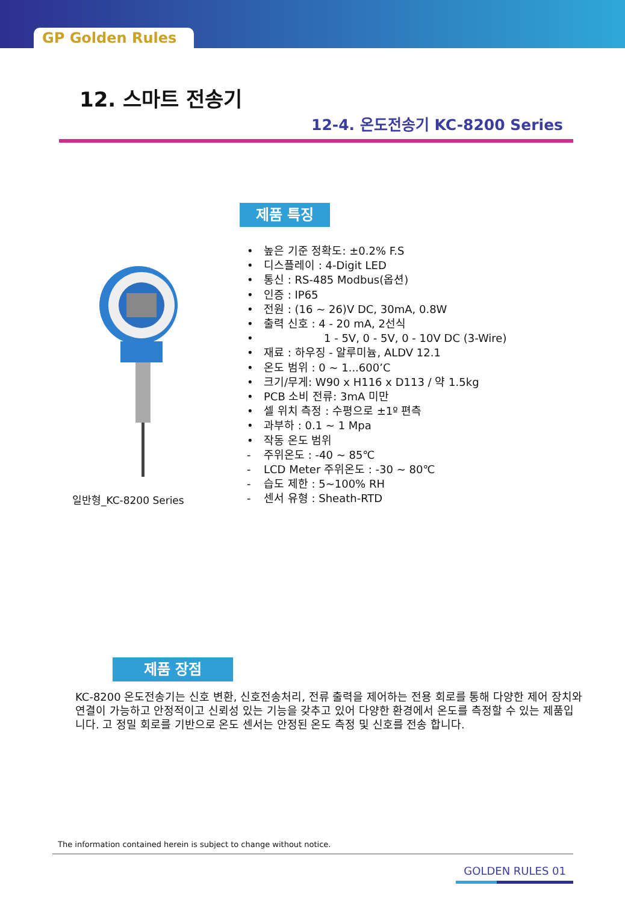GP Golden Rules
12. 스마트 전송기
12-4. 온도전송기 KC-8200 Series
일반형_KC-8200 Series
제품 특징
• 높은 기준 정확도: ±0.2% F.S
• 디스플레이 : 4-Digit LED
• 통신 : RS-485 Modbus(옵션)
• 인증 : IP65
• 전원 : (16 ~ 26)V DC, 30mA, 0.8W
• 출력 신호 : 4 - 20 mA, 2선식
• 1 - 5V, 0 - 5V, 0 - 10V DC (3-Wire)
• 재료 : 하우징 - 알루미늄, ALDV 12.1
• 온도 범위 : 0 ~ 1...600’C
• 크기/무게: W90 x H116 x D113 / 약 1.5kg
• PCB 소비 전류: 3mA 미만
• 셀 위치 측정 : 수평으로 ±1º 편측
• 과부하 : 0.1 ~ 1 Mpa
• 작동 온도 범위
- 주위온도 : -40 ~ 85℃
- LCD Meter 주위온도 : -30 ~ 80℃
- 습도 제한 : 5~100% RH
- 센서 유형 : Sheath-RTD
제품 장점
KC-8200 온도전송기는 신호 변환, 신호전송처리, 전류 출력을 제어하는 전용 회로를 통해 다양한 제어 장치와 연결이 가능하고 안정적이고 신뢰성 있는 기능을 갖추고 있어 다양한 환경에서 온도를 측정할 수 있는 제품입니다. 고 정밀 회로를 기반으로 온도 센서는 안정된 온도 측정 및 신호를 전송 합니다.
The information contained herein is subject to change without notice.
GOLDEN RULES 01